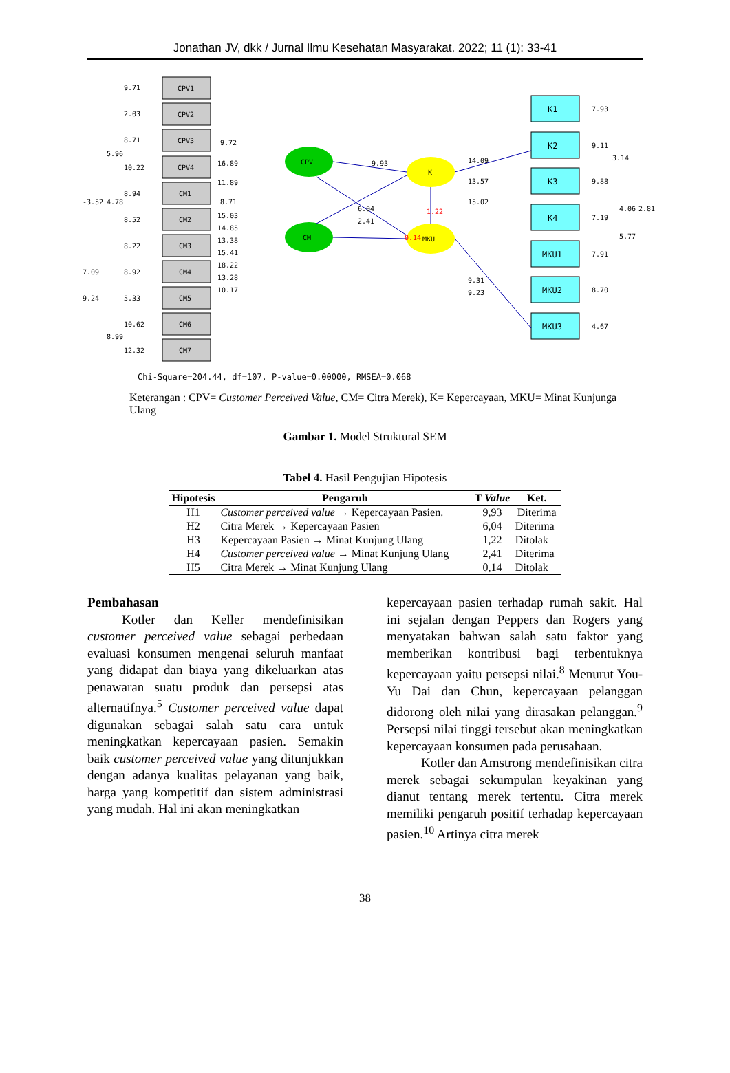Jonathan JV, dkk / Jurnal Ilmu Kesehatan Masyarakat. 2022; 11 (1): 33-41
CPV1
CPV2
CPV3
CPV4
CM1
CM2
CM3
CM4
CM5
CM6
CM7
K1
K2
K3
K4
MKU1
MKU2
MKU3
CPV
CM
K
MKU
9.71
2.03
8.71
10.22
8.94
8.52
8.22
8.92
5.33
10.62
12.32
-3.52
5.96
4.78
7.09
9.24
8.99
9.72
16.89
11.89
8.71
15.03
14.85
13.38
15.41
18.22
13.28
10.17
9.93
6.04
2.41
0.14
1.22
14.09
13.57
15.02
9.31
9.23
7.93
9.11
9.88
7.19
7.91
8.70
4.67
3.14
4.06
5.77
2.81
Chi-Square=204.44, df=107, P-value=0.00000, RMSEA=0.068
Keterangan : CPV= Customer Perceived Value, CM= Citra Merek), K= Kepercayaan, MKU= Minat Kunjunga Ulang
Gambar 1. Model Struktural SEM
Tabel 4. Hasil Pengujian Hipotesis
| Hipotesis | Pengaruh | T Value | Ket. |
| --- | --- | --- | --- |
| H1 | Customer perceived value → Kepercayaan Pasien. | 9,93 | Diterima |
| H2 | Citra Merek → Kepercayaan Pasien | 6,04 | Diterima |
| H3 | Kepercayaan Pasien → Minat Kunjung Ulang | 1,22 | Ditolak |
| H4 | Customer perceived value → Minat Kunjung Ulang | 2,41 | Diterima |
| H5 | Citra Merek → Minat Kunjung Ulang | 0,14 | Ditolak |
Pembahasan
Kotler dan Keller mendefinisikan customer perceived value sebagai perbedaan evaluasi konsumen mengenai seluruh manfaat yang didapat dan biaya yang dikeluarkan atas penawaran suatu produk dan persepsi atas alternatifnya.<sup>5</sup> Customer perceived value dapat digunakan sebagai salah satu cara untuk meningkatkan kepercayaan pasien. Semakin baik customer perceived value yang ditunjukkan dengan adanya kualitas pelayanan yang baik, harga yang kompetitif dan sistem administrasi yang mudah. Hal ini akan meningkatkan
kepercayaan pasien terhadap rumah sakit. Hal ini sejalan dengan Peppers dan Rogers yang menyatakan bahwan salah satu faktor yang memberikan kontribusi bagi terbentuknya kepercayaan yaitu persepsi nilai.<sup>8</sup> Menurut You-Yu Dai dan Chun, kepercayaan pelanggan didorong oleh nilai yang dirasakan pelanggan.<sup>9</sup> Persepsi nilai tinggi tersebut akan meningkatkan kepercayaan konsumen pada perusahaan.
Kotler dan Amstrong mendefinisikan citra merek sebagai sekumpulan keyakinan yang dianut tentang merek tertentu. Citra merek memiliki pengaruh positif terhadap kepercayaan pasien.<sup>10</sup> Artinya citra merek
38